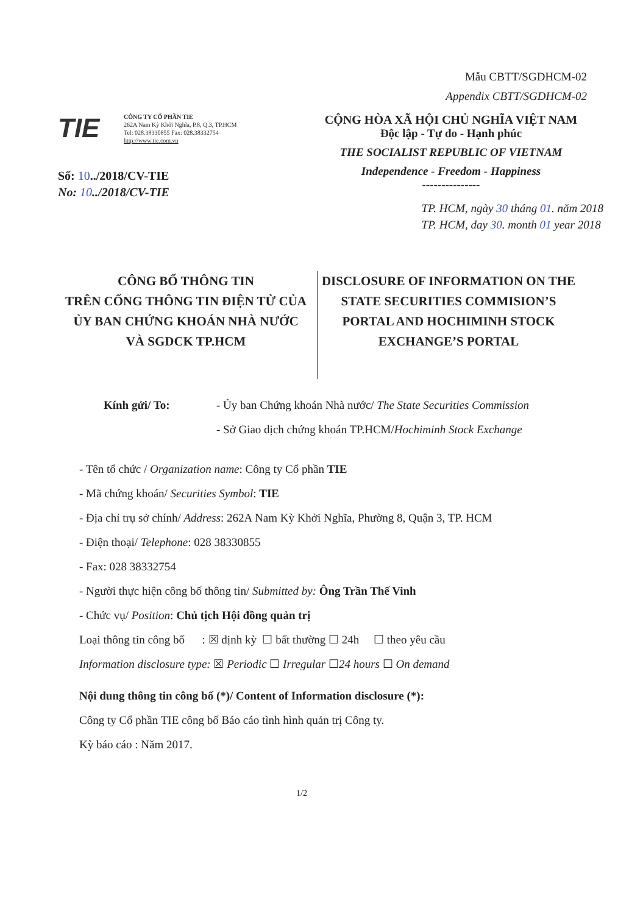Mẫu CBTT/SGDHCM-02
Appendix CBTT/SGDHCM-02
TIE
CÔNG TY CỔ PHẦN TIE
262A Nam Kỳ Khởi Nghĩa, P.8, Q.3, TP.HCM
Tel: 028.38330855 Fax: 028.38332754
http://www.tie.com.vn
CỘNG HÒA XÃ HỘI CHỦ NGHĨA VIỆT NAM
Độc lập - Tự do - Hạnh phúc
THE SOCIALIST REPUBLIC OF VIETNAM
Independence - Freedom - Happiness
---------------
Số: 10../2018/CV-TIE
No: 10../2018/CV-TIE
TP. HCM, ngày 30 tháng 01. năm 2018
TP. HCM, day 30. month 01 year 2018
CÔNG BỐ THÔNG TIN
TRÊN CỔNG THÔNG TIN ĐIỆN TỬ CỦA
ỦY BAN CHỨNG KHOÁN NHÀ NƯỚC
VÀ SGDCK TP.HCM
DISCLOSURE OF INFORMATION ON THE
STATE SECURITIES COMMISION’S
PORTAL AND HOCHIMINH STOCK
EXCHANGE’S PORTAL
Kính gửi/ To: - Ủy ban Chứng khoán Nhà nước/ The State Securities Commission
- Sở Giao dịch chứng khoán TP.HCM/Hochiminh Stock Exchange
- Tên tổ chức / Organization name: Công ty Cổ phần TIE
- Mã chứng khoán/ Securities Symbol: TIE
- Địa chỉ trụ sở chính/ Address: 262A Nam Kỳ Khởi Nghĩa, Phường 8, Quận 3, TP. HCM
- Điện thoại/ Telephone: 028 38330855
- Fax: 028 38332754
- Người thực hiện công bố thông tin/ Submitted by: Ông Trần Thế Vinh
- Chức vụ/ Position: Chủ tịch Hội đồng quản trị
Loại thông tin công bố : ☒ định kỳ ☐ bất thường ☐ 24h ☐ theo yêu cầu
Information disclosure type: ☒ Periodic ☐ Irregular ☐24 hours ☐ On demand
Nội dung thông tin công bố (*)/ Content of Information disclosure (*):
Công ty Cổ phần TIE công bố Báo cáo tình hình quản trị Công ty.
Kỳ báo cáo : Năm 2017.
1/2